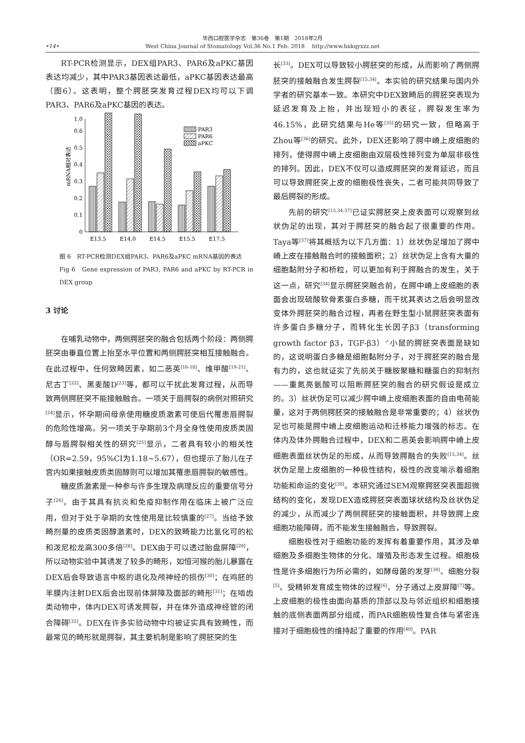华西口腔医学杂志　第36卷　第1期　2018年2月
West China Journal of Stomatology Vol.36 No.1 Feb. 2018　 http://www.hxkqyxzz.net
•14•
RT-PCR检测显示，DEX组PAR3、PAR6及aPKC基因表达均减少，其中PAR3基因表达最低，aPKC基因表达最高（图6）。这表明，整个腭胚突发育过程DEX均可以下调PAR3、PAR6及aPKC基因的表达。
0
0.1
0.2
0.3
0.4
0.5
0.6
1.0
mRNA相对表达
PAR3
PAR6
aPKC
E13.5
E14.0
E14.5
E15.5
E17.5
图 6　RT-PCR检测DEX组PAR3、PAR6及aPKC mRNA基因的表达
Fig 6　Gene expression of PAR3, PAR6 and aPKC by RT-PCR in DEX group
3 讨论
在哺乳动物中，两侧腭胚突的融合包括两个阶段：两侧腭胚突由垂直位置上抬至水平位置和两侧腭胚突相互接触融合。在此过程中，任何致畸因素，如二恶英<sup>[16-18]</sup>、维甲酸<sup>[19-21]</sup>、尼古丁<sup>[22]</sup>、黑麦酸D<sup>[23]</sup>等，都可以干扰此发育过程，从而导致两侧腭胚突不能接触融合。一项关于唇腭裂的病例对照研究<sup>[24]</sup>显示，怀孕期间母亲使用糖皮质激素可使后代罹患唇腭裂的危险性增高。另一项关于孕期前3个月全身性使用皮质类固醇与唇腭裂相关性的研究<sup>[25]</sup>显示，二者具有较小的相关性（OR=2.59，95%CI为1.18~5.67），但也提示了胎儿在子宫内如果接触皮质类固醇则可以增加其罹患唇腭裂的敏感性。
糖皮质激素是一种参与许多生理及病理反应的重要信号分子<sup>[26]</sup>。由于其具有抗炎和免疫抑制作用在临床上被广泛应用，但对于处于孕期的女性使用是比较慎重的<sup>[27]</sup>。当给予致畸剂量的皮质类固醇激素时，DEX的致畸能力比氢化可的松和泼尼松龙高300多倍<sup>[28]</sup>。DEX由于可以透过胎盘屏障<sup>[29]</sup>，所以动物实验中其诱发了较多的畸形，如恒河猴的胎儿暴露在DEX后会导致语言中枢的退化及颅神经的损伤<sup>[30]</sup>；在鸡胚的羊膜内注射DEX后会出现前体屏障及面部的畸形<sup>[31]</sup>；在啮齿类动物中，体内DEX可诱发腭裂，并在体外造成神经管的闭合障碍<sup>[32]</sup>。DEX在许多实验动物中均被证实具有致畸性，而最常见的畸形就是腭裂，其主要机制是影响了腭胚突的生
长<sup>[33]</sup>。DEX可以导致较小腭胚突的形成，从而影响了两侧腭胚突的接触融合发生腭裂<sup>[15,34]</sup>。本实验的研究结果与国内外学者的研究基本一致。本研究中DEX致畸后的腭胚突表现为延迟发育及上抬，并出现短小的表征，腭裂发生率为46.15%，此研究结果与He等<sup>[35]</sup>的研究一致，但略高于Zhou等<sup>[36]</sup>的研究。此外，DEX还影响了腭中嵴上皮细胞的排列，使得腭中嵴上皮细胞由双层极性排列变为单层非极性的排列。因此，DEX不仅可以造成腭胚突的发育延迟，而且可以导致腭胚突上皮的细胞极性丧失，二者可能共同导致了最后腭裂的形成。
先前的研究<sup>[15,34,37]</sup>已证实腭胚突上皮表面可以观察到丝状伪足的出现，其对于腭胚突的融合起了很重要的作用。Taya等<sup>[37]</sup>将其概括为以下几方面：1）丝状伪足增加了腭中嵴上皮在接触融合时的接触面积；2）丝状伪足上含有大量的细胞黏附分子和桥粒，可以更加有利于腭融合的发生，关于这一点，研究<sup>[34]</sup>显示腭胚突融合前，在腭中嵴上皮细胞的表面会出现硫酸软骨素蛋白多糖，而干扰其表达之后会明显改变体外腭胚突的融合过程，再者在野生型小鼠腭胚突表面有许多蛋白多糖分子，而转化生长因子β3（transforming growth factor β3，TGF-β3）<sup>-/-</sup>小鼠的腭胚突表面是缺如的，这说明蛋白多糖是细胞黏附分子，对于腭胚突的融合是有力的，这也就证实了先前关于糖胺聚糖和糖蛋白的抑制剂——重氮亮氨酸可以阻断腭胚突的融合的研究假设是成立的。3）丝状伪足可以减少腭中嵴上皮细胞表面的自由电荷能量，这对于两侧腭胚突的接触融合是非常重要的；4）丝状伪足也可能是腭中嵴上皮细胞运动和迁移能力增强的标志。在体内及体外腭融合过程中，DEX和二恶英会影响腭中嵴上皮细胞表面丝状伪足的形成，从而导致腭融合的失败<sup>[15,34]</sup>。丝状伪足是上皮细胞的一种极性结构，极性的改变喻示着细胞功能和命运的变化<sup>[38]</sup>。本研究通过SEM观察腭胚突表面超微结构的变化，发现DEX造成腭胚突表面球状结构及丝状伪足的减少，从而减少了两侧腭胚突的接触面积，并导致腭上皮细胞功能障碍，而不能发生接触融合，导致腭裂。
细胞极性对于细胞功能的发挥有着重要作用，其涉及单细胞及多细胞生物体的分化、增殖及形态发生过程。细胞极性是许多细胞行为所必需的，如酵母菌的发芽<sup>[39]</sup>、细胞分裂<sup>[5]</sup>、受精卵发育成生物体的过程<sup>[6]</sup>、分子通过上皮屏障<sup>[7]</sup>等。上皮细胞的极性由面向基质的顶部以及与邻近组织和细胞接触的底侧表面两部分组成，而PAR细胞极性复合体与紧密连接对于细胞极性的维持起了重要的作用<sup>[40]</sup>。PAR